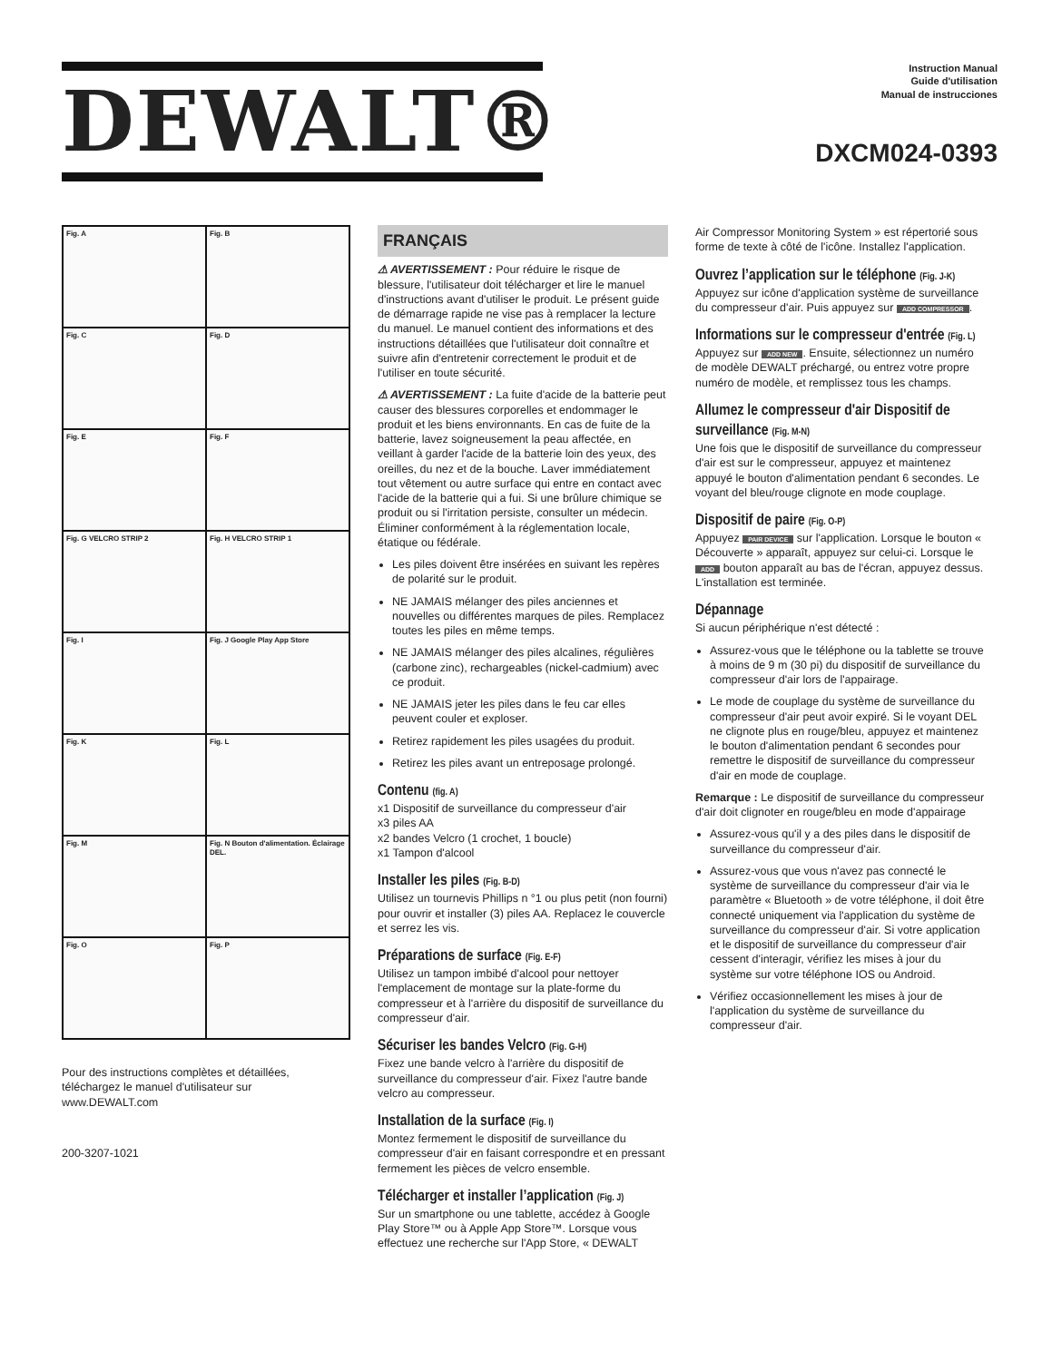DEWALT®
Instruction Manual
Guide d'utilisation
Manual de instrucciones
DXCM024-0393
Fig. A
Fig. B
Fig. C
Fig. D
Fig. E
Fig. F
Fig. G VELCRO STRIP 2
Fig. H VELCRO STRIP 1
Fig. I
Fig. J Google Play App Store
Fig. K
Fig. L
Fig. M
Fig. N Bouton d'alimentation. Éclairage DEL.
Fig. O
Fig. P
Pour des instructions complètes et détaillées, téléchargez le manuel d'utilisateur sur www.DEWALT.com
200-3207-1021
FRANÇAIS
⚠ AVERTISSEMENT : Pour réduire le risque de blessure, l'utilisateur doit télécharger et lire le manuel d'instructions avant d'utiliser le produit. Le présent guide de démarrage rapide ne vise pas à remplacer la lecture du manuel. Le manuel contient des informations et des instructions détaillées que l'utilisateur doit connaître et suivre afin d'entretenir correctement le produit et de l'utiliser en toute sécurité.
⚠ AVERTISSEMENT : La fuite d'acide de la batterie peut causer des blessures corporelles et endommager le produit et les biens environnants. En cas de fuite de la batterie, lavez soigneusement la peau affectée, en veillant à garder l'acide de la batterie loin des yeux, des oreilles, du nez et de la bouche. Laver immédiatement tout vêtement ou autre surface qui entre en contact avec l'acide de la batterie qui a fui. Si une brûlure chimique se produit ou si l'irritation persiste, consulter un médecin. Éliminer conformément à la réglementation locale, étatique ou fédérale.
Les piles doivent être insérées en suivant les repères de polarité sur le produit.
NE JAMAIS mélanger des piles anciennes et nouvelles ou différentes marques de piles. Remplacez toutes les piles en même temps.
NE JAMAIS mélanger des piles alcalines, régulières (carbone zinc), rechargeables (nickel-cadmium) avec ce produit.
NE JAMAIS jeter les piles dans le feu car elles peuvent couler et exploser.
Retirez rapidement les piles usagées du produit.
Retirez les piles avant un entreposage prolongé.
Contenu (fig. A)
x1 Dispositif de surveillance du compresseur d'air
x3 piles AA
x2 bandes Velcro (1 crochet, 1 boucle)
x1 Tampon d'alcool
Installer les piles (Fig. B-D)
Utilisez un tournevis Phillips n °1 ou plus petit (non fourni) pour ouvrir et installer (3) piles AA. Replacez le couvercle et serrez les vis.
Préparations de surface (Fig. E-F)
Utilisez un tampon imbibé d'alcool pour nettoyer l'emplacement de montage sur la plate-forme du compresseur et à l'arrière du dispositif de surveillance du compresseur d'air.
Sécuriser les bandes Velcro (Fig. G-H)
Fixez une bande velcro à l'arrière du dispositif de surveillance du compresseur d'air. Fixez l'autre bande velcro au compresseur.
Installation de la surface (Fig. I)
Montez fermement le dispositif de surveillance du compresseur d'air en faisant correspondre et en pressant fermement les pièces de velcro ensemble.
Télécharger et installer l’application (Fig. J)
Sur un smartphone ou une tablette, accédez à Google Play Store™ ou à Apple App Store™. Lorsque vous effectuez une recherche sur l'App Store, « DEWALT
Air Compressor Monitoring System » est répertorié sous forme de texte à côté de l'icône. Installez l'application.
Ouvrez l’application sur le téléphone (Fig. J-K)
Appuyez sur icône d'application système de surveillance du compresseur d'air. Puis appuyez sur ADD COMPRESSOR.
Informations sur le compresseur d'entrée (Fig. L)
Appuyez sur ADD NEW. Ensuite, sélectionnez un numéro de modèle DEWALT préchargé, ou entrez votre propre numéro de modèle, et remplissez tous les champs.
Allumez le compresseur d'air Dispositif de surveillance (Fig. M-N)
Une fois que le dispositif de surveillance du compresseur d'air est sur le compresseur, appuyez et maintenez appuyé le bouton d'alimentation pendant 6 secondes. Le voyant del bleu/rouge clignote en mode couplage.
Dispositif de paire (Fig. O-P)
Appuyez PAIR DEVICE sur l'application. Lorsque le bouton « Découverte » apparaît, appuyez sur celui-ci. Lorsque le ADD bouton apparaît au bas de l'écran, appuyez dessus. L'installation est terminée.
Dépannage
Si aucun périphérique n'est détecté :
Assurez-vous que le téléphone ou la tablette se trouve à moins de 9 m (30 pi) du dispositif de surveillance du compresseur d'air lors de l'appairage.
Le mode de couplage du système de surveillance du compresseur d'air peut avoir expiré. Si le voyant DEL ne clignote plus en rouge/bleu, appuyez et maintenez le bouton d'alimentation pendant 6 secondes pour remettre le dispositif de surveillance du compresseur d'air en mode de couplage.
Remarque : Le dispositif de surveillance du compresseur d'air doit clignoter en rouge/bleu en mode d'appairage
Assurez-vous qu'il y a des piles dans le dispositif de surveillance du compresseur d'air.
Assurez-vous que vous n'avez pas connecté le système de surveillance du compresseur d'air via le paramètre « Bluetooth » de votre téléphone, il doit être connecté uniquement via l'application du système de surveillance du compresseur d'air. Si votre application et le dispositif de surveillance du compresseur d'air cessent d'interagir, vérifiez les mises à jour du système sur votre téléphone IOS ou Android.
Vérifiez occasionnellement les mises à jour de l'application du système de surveillance du compresseur d'air.